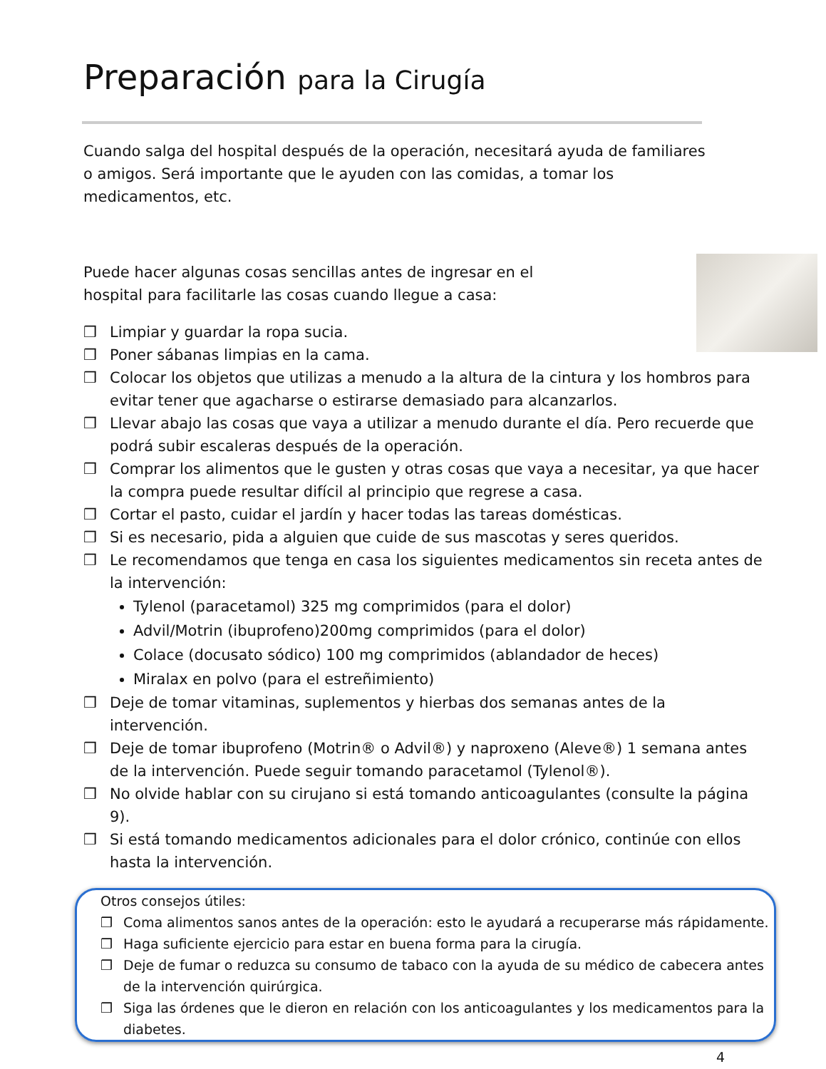Preparación para la Cirugía
Cuando salga del hospital después de la operación, necesitará ayuda de familiares
o amigos. Será importante que le ayuden con las comidas, a tomar los
medicamentos, etc.
Puede hacer algunas cosas sencillas antes de ingresar en el
hospital para facilitarle las cosas cuando llegue a casa:
Limpiar y guardar la ropa sucia.
Poner sábanas limpias en la cama.
Colocar los objetos que utilizas a menudo a la altura de la cintura y los hombros para evitar tener que agacharse o estirarse demasiado para alcanzarlos.
Llevar abajo las cosas que vaya a utilizar a menudo durante el día. Pero recuerde que podrá subir escaleras después de la operación.
Comprar los alimentos que le gusten y otras cosas que vaya a necesitar, ya que hacer la compra puede resultar difícil al principio que regrese a casa.
Cortar el pasto, cuidar el jardín y hacer todas las tareas domésticas.
Si es necesario, pida a alguien que cuide de sus mascotas y seres queridos.
Le recomendamos que tenga en casa los siguientes medicamentos sin receta antes de la intervención:
Tylenol (paracetamol) 325 mg comprimidos (para el dolor)
Advil/Motrin (ibuprofeno)200mg comprimidos (para el dolor)
Colace (docusato sódico) 100 mg comprimidos (ablandador de heces)
Miralax en polvo (para el estreñimiento)
Deje de tomar vitaminas, suplementos y hierbas dos semanas antes de la intervención.
Deje de tomar ibuprofeno (Motrin® o Advil®) y naproxeno (Aleve®) 1 semana antes de la intervención. Puede seguir tomando paracetamol (Tylenol®).
No olvide hablar con su cirujano si está tomando anticoagulantes (consulte la página 9).
Si está tomando medicamentos adicionales para el dolor crónico, continúe con ellos hasta la intervención.
Otros consejos útiles:
Coma alimentos sanos antes de la operación: esto le ayudará a recuperarse más rápidamente.
Haga suficiente ejercicio para estar en buena forma para la cirugía.
Deje de fumar o reduzca su consumo de tabaco con la ayuda de su médico de cabecera antes de la intervención quirúrgica.
Siga las órdenes que le dieron en relación con los anticoagulantes y los medicamentos para la diabetes.
4